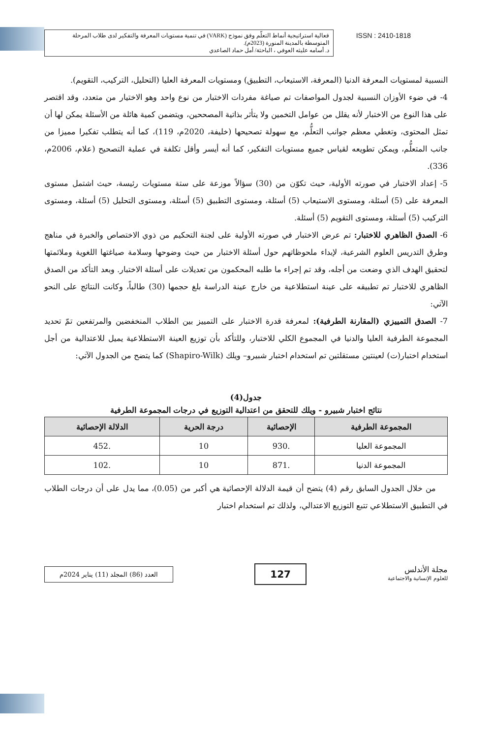فعالية استراتيجية أنماط التعلّم وفق نموذج (VARK) في تنمية مستويات المعرفة والتفكير لدى طلاب المرحلة المتوسطة بالمدينة المنورة (2023م).
د. أسامه عليثه العوفي ، الباحثة/ أمل حماد الصاعدي
ISSN : 2410-1818
النسبية لمستويات المعرفة الدنيا (المعرفة، الاستيعاب، التطبيق) ومستويات المعرفة العليا (التحليل، التركيب، التقويم).
4- في ضوء الأوزان النسبية لجدول المواصفات تم صياغة مفردات الاختبار من نوع واحد وهو الاختيار من متعدد، وقد اقتصر على هذا النوع من الاختبار لأنه يقلل من عوامل التخمين ولا يتأثر بذاتية المصححين، ويتضمن كمية هائلة من الأسئلة يمكن لها أن تمثل المحتوى، وتغطي معظم جوانب التعلُّم، مع سهولة تصحيحها (خليفة، 2020م، 119)، كما أنه يتطلب تفكيرا مميزا من جانب المتعلُّم، ويمكن تطويعه لقياس جميع مستويات التفكير، كما أنه أيسر وأقل تكلفة في عملية التصحيح (علام، 2006م، 336).
5- إعداد الاختبار في صورته الأولية، حيث تكوّن من (30) سؤالاً موزعة على ستة مستويات رئيسة، حيث اشتمل مستوى المعرفة على (5) أسئلة، ومستوى الاستيعاب (5) أسئلة، ومستوى التطبيق (5) أسئلة، ومستوى التحليل (5) أسئلة، ومستوى التركيب (5) أسئلة، ومستوى التقويم (5) أسئلة.
6- الصدق الظاهري للاختبار: تم عرض الاختبار في صورته الأولية على لجنة التحكيم من ذوي الاختصاص والخبرة في مناهج وطرق التدريس العلوم الشرعية، لإبداء ملحوظاتهم حول أسئلة الاختبار من حيث وضوحها وسلامة صياغتها اللغوية وملائمتها لتحقيق الهدف الذي وضعت من أجله، وقد تم إجراء ما طلبه المحكمون من تعديلات على أسئلة الاختبار. وبعد التأكد من الصدق الظاهري للاختبار تم تطبيقه على عينة استطلاعية من خارج عينة الدراسة بلغ حجمها (30) طالباً، وكانت النتائج على النحو الآتي:
7- الصدق التمييزي (المقارنة الطرفية): لمعرفة قدرة الاختبار على التمييز بين الطلاب المنخفضين والمرتفعين تمّ تحديد المجموعة الطرفية العليا والدنيا في المجموع الكلي للاختبار، وللتأكد بأن توزيع العينة الاستطلاعية يميل للاعتدالية من أجل استخدام اختبار(ت) لعينتين مستقلتين تم استخدام اختبار شبيرو– ويلك (Shapiro-Wilk) كما يتضح من الجدول الآتي:
جدول(4)
نتائج اختبار شبيرو - ويلك للتحقق من اعتدالية التوزيع في درجات المجموعة الطرفية
| المجموعة الطرفية | الإحصائية | درجة الحرية | الدلالة الإحصائية |
| --- | --- | --- | --- |
| المجموعة العليا | .930 | 10 | .452 |
| المجموعة الدنيا | .871 | 10 | .102 |
من خلال الجدول السابق رقم (4) يتضح أن قيمة الدلالة الإحصائية هي أكبر من (0.05)، مما يدل على أن درجات الطلاب في التطبيق الاستطلاعي تتبع التوزيع الاعتدالي، ولذلك تم استخدام اختبار
مجلة الأندلس
للعلوم الإنسانية والاجتماعية
127
العدد (86) المجلد (11) يناير 2024م